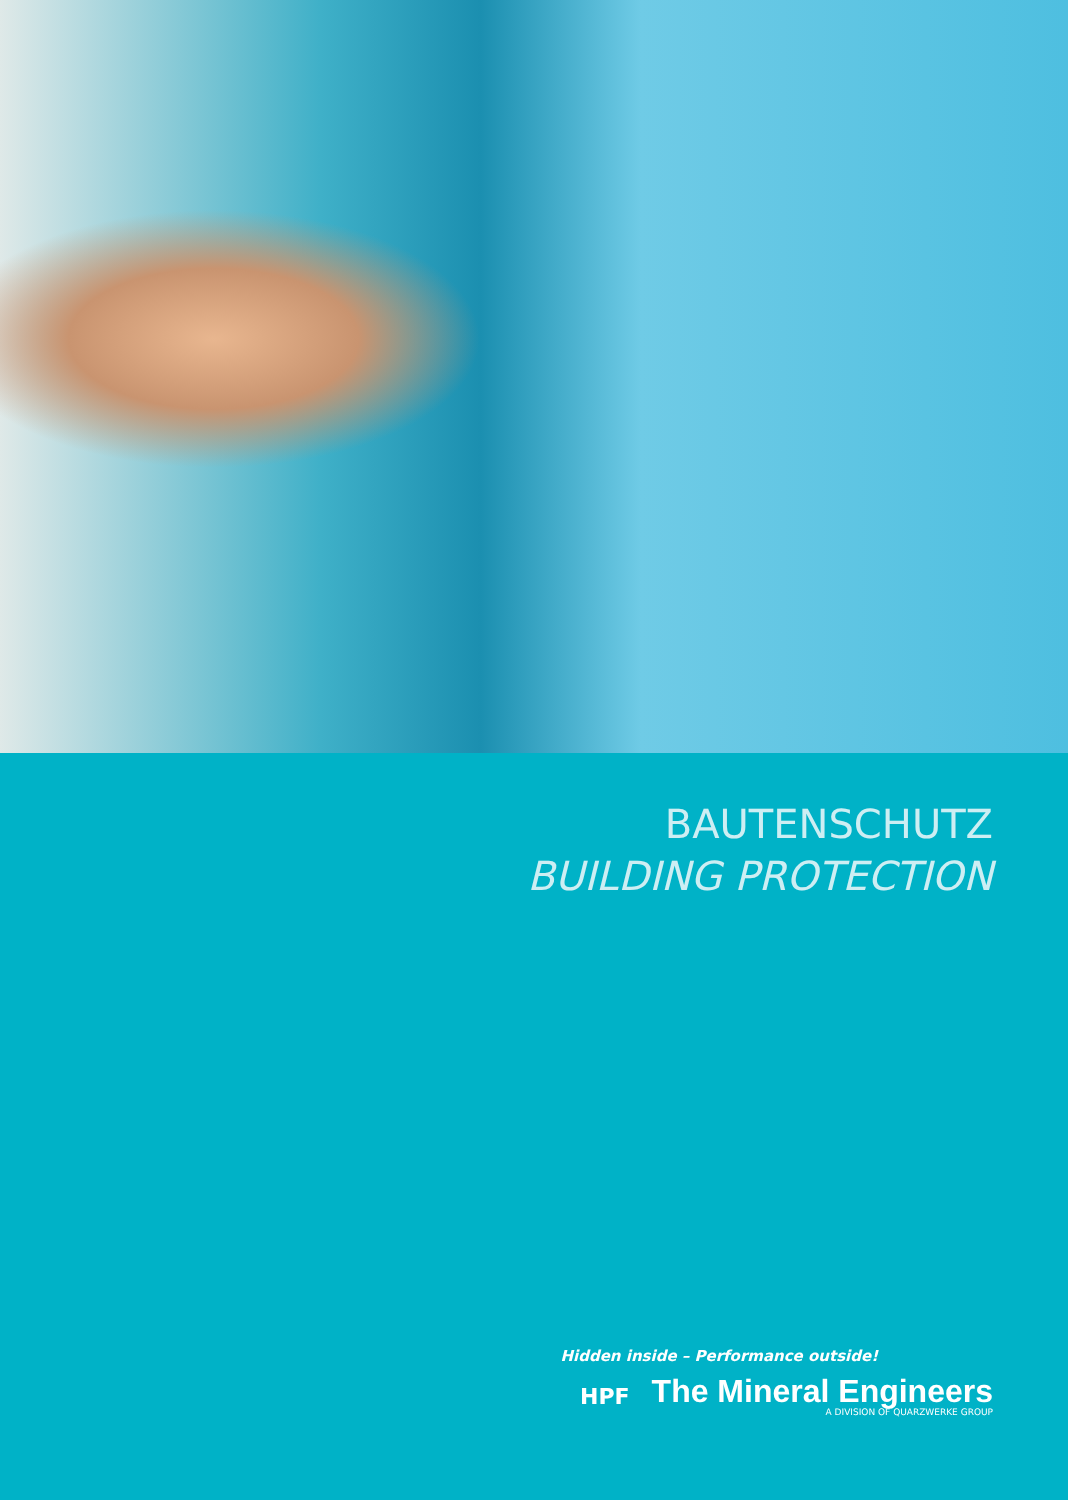BAUTENSCHUTZ
BUILDING PROTECTION
Hidden inside – Performance outside!
HPF
The Mineral Engineers
A DIVISION OF QUARZWERKE GROUP